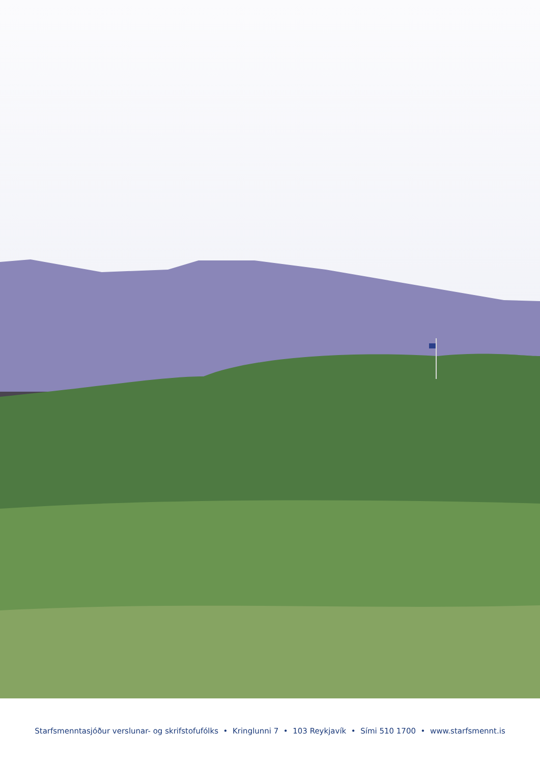Starfsmenntasjóður verslunar- og skrifstofufólks • Kringlunni 7 • 103 Reykjavík • Sími 510 1700 • www.starfsmennt.is